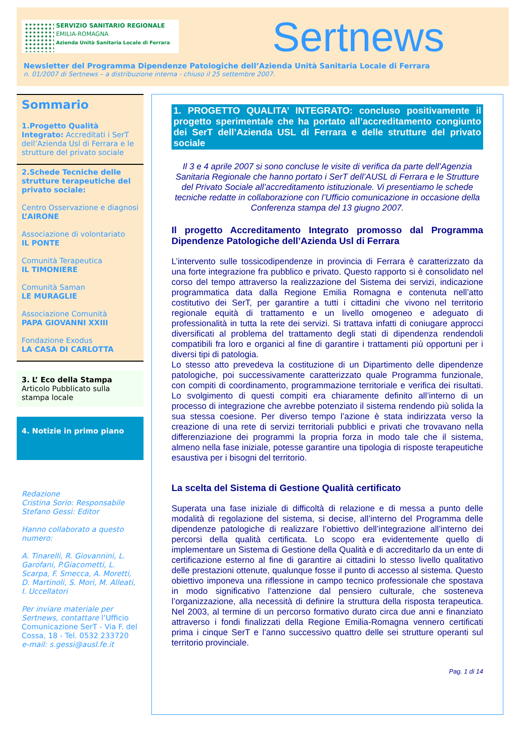SERVIZIO SANITARIO REGIONALE
EMILIA-ROMAGNA
Azienda Unità Sanitaria Locale di Ferrara
Sertnews
Newsletter del Programma Dipendenze Patologiche dell’Azienda Unità Sanitaria Locale di Ferrara
n. 01/2007 di Sertnews – a distribuzione interna - chiuso il 25 settembre 2007.
Sommario
1.Progetto Qualità Integrato: Accreditati i SerT dell’Azienda Usl di Ferrara e le strutture del privato sociale
2.Schede Tecniche delle strutture terapeutiche del privato sociale:
Centro Osservazione e diagnosi
L’AIRONE
Associazione di volontariato
IL PONTE
Comunità Terapeutica
IL TIMONIERE
Comunità Saman
LE MURAGLIE
Associazione Comunità
PAPA GIOVANNI XXIII
Fondazione Exodus
LA CASA DI CARLOTTA
3. L’ Eco della Stampa
Articolo Pubblicato sulla stampa locale
4. Notizie in primo piano
Redazione
Cristina Sorio: Responsabile
Stefano Gessi: Editor
Hanno collaborato a questo numero:
A. Tinarelli, R. Giovannini, L. Garofani, P.Giacometti, L. Scarpa, F. Smecca, A. Moretti, D. Martinoli, S. Mori, M. Alleati, I. Uccellatori
Per inviare materiale per Sertnews, contattare l’Ufficio Comunicazione SerT - Via F. del Cossa, 18 - Tel. 0532 233720
e-mail: s.gessi@ausl.fe.it
1. PROGETTO QUALITA’ INTEGRATO: concluso positivamente il progetto sperimentale che ha portato all’accreditamento congiunto dei SerT dell’Azienda USL di Ferrara e delle strutture del privato sociale
Il 3 e 4 aprile 2007 si sono concluse le visite di verifica da parte dell’Agenzia Sanitaria Regionale che hanno portato i SerT dell’AUSL di Ferrara e le Strutture del Privato Sociale all’accreditamento istituzionale. Vi presentiamo le schede tecniche redatte in collaborazione con l’Ufficio comunicazione in occasione della Conferenza stampa del 13 giugno 2007.
Il progetto Accreditamento Integrato promosso dal Programma Dipendenze Patologiche dell’Azienda Usl di Ferrara
L’intervento sulle tossicodipendenze in provincia di Ferrara è caratterizzato da una forte integrazione fra pubblico e privato. Questo rapporto si è consolidato nel corso del tempo attraverso la realizzazione del Sistema dei servizi, indicazione programmatica data dalla Regione Emilia Romagna e contenuta nell’atto costitutivo dei SerT, per garantire a tutti i cittadini che vivono nel territorio regionale equità di trattamento e un livello omogeneo e adeguato di professionalità in tutta la rete dei servizi. Si trattava infatti di coniugare approcci diversificati al problema del trattamento degli stati di dipendenza rendendoli compatibili fra loro e organici al fine di garantire i trattamenti più opportuni per i diversi tipi di patologia.
Lo stesso atto prevedeva la costituzione di un Dipartimento delle dipendenze patologiche, poi successivamente caratterizzato quale Programma funzionale, con compiti di coordinamento, programmazione territoriale e verifica dei risultati. Lo svolgimento di questi compiti era chiaramente definito all’interno di un processo di integrazione che avrebbe potenziato il sistema rendendo più solida la sua stessa coesione. Per diverso tempo l’azione è stata indirizzata verso la creazione di una rete di servizi territoriali pubblici e privati che trovavano nella differenziazione dei programmi la propria forza in modo tale che il sistema, almeno nella fase iniziale, potesse garantire una tipologia di risposte terapeutiche esaustiva per i bisogni del territorio.
La scelta del Sistema di Gestione Qualità certificato
Superata una fase iniziale di difficoltà di relazione e di messa a punto delle modalità di regolazione del sistema, si decise, all’interno del Programma delle dipendenze patologiche di realizzare l’obiettivo dell’integrazione all’interno dei percorsi della qualità certificata. Lo scopo era evidentemente quello di implementare un Sistema di Gestione della Qualità e di accreditarlo da un ente di certificazione esterno al fine di garantire ai cittadini lo stesso livello qualitativo delle prestazioni ottenute, qualunque fosse il punto di accesso al sistema. Questo obiettivo imponeva una riflessione in campo tecnico professionale che spostava in modo significativo l’attenzione dal pensiero culturale, che sosteneva l’organizzazione, alla necessità di definire la struttura della risposta terapeutica. Nel 2003, al termine di un percorso formativo durato circa due anni e finanziato attraverso i fondi finalizzati della Regione Emilia-Romagna vennero certificati prima i cinque SerT e l’anno successivo quattro delle sei strutture operanti sul territorio provinciale.
Pag. 1 di 14